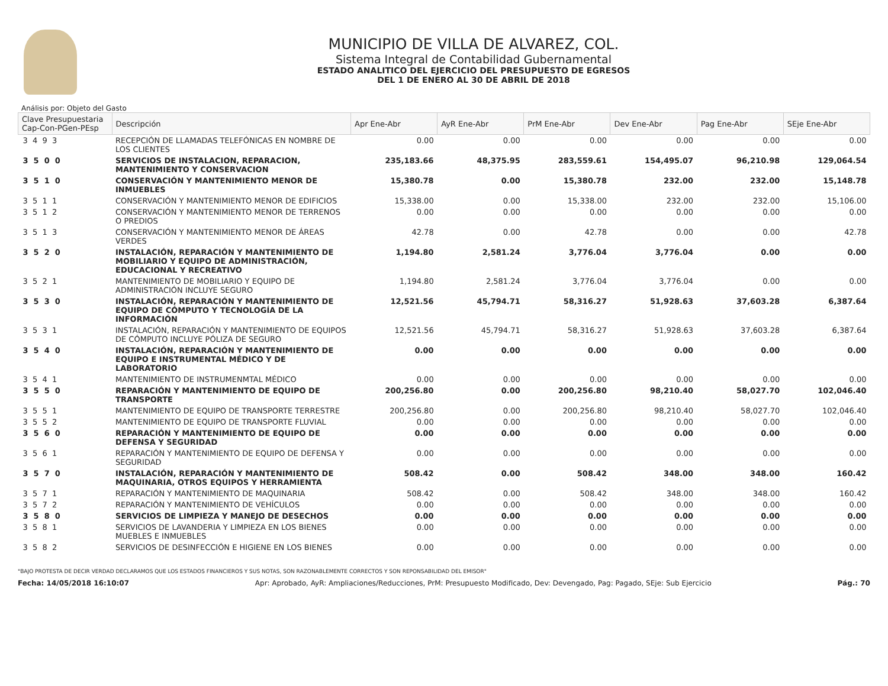MUNICIPIO DE VILLA DE ALVAREZ, COL.
Sistema Integral de Contabilidad Gubernamental
ESTADO ANALITICO DEL EJERCICIO DEL PRESUPUESTO DE EGRESOS
DEL 1 DE ENERO AL 30 DE ABRIL DE 2018
Análisis por: Objeto del Gasto
| Clave Presupuestaria Cap-Con-PGen-PEsp | Descripción | Apr Ene-Abr | AyR Ene-Abr | PrM Ene-Abr | Dev Ene-Abr | Pag Ene-Abr | SEje Ene-Abr |
| --- | --- | --- | --- | --- | --- | --- | --- |
| 3 4 9 3 | RECEPCIÓN DE LLAMADAS TELEFÓNICAS EN NOMBRE DE LOS CLIENTES | 0.00 | 0.00 | 0.00 | 0.00 | 0.00 | 0.00 |
| 3 5 0 0 | SERVICIOS DE INSTALACION, REPARACION, MANTENIMIENTO Y CONSERVACION | 235,183.66 | 48,375.95 | 283,559.61 | 154,495.07 | 96,210.98 | 129,064.54 |
| 3 5 1 0 | CONSERVACIÓN Y MANTENIMIENTO MENOR DE INMUEBLES | 15,380.78 | 0.00 | 15,380.78 | 232.00 | 232.00 | 15,148.78 |
| 3 5 1 1 | CONSERVACIÓN Y MANTENIMIENTO MENOR DE EDIFICIOS | 15,338.00 | 0.00 | 15,338.00 | 232.00 | 232.00 | 15,106.00 |
| 3 5 1 2 | CONSERVACIÓN Y MANTENIMIENTO MENOR DE TERRENOS O PREDIOS | 0.00 | 0.00 | 0.00 | 0.00 | 0.00 | 0.00 |
| 3 5 1 3 | CONSERVACIÓN Y MANTENIMIENTO MENOR DE ÁREAS VERDES | 42.78 | 0.00 | 42.78 | 0.00 | 0.00 | 42.78 |
| 3 5 2 0 | INSTALACIÓN, REPARACIÓN Y MANTENIMIENTO DE MOBILIARIO Y EQUIPO DE ADMINISTRACIÓN, EDUCACIONAL Y RECREATIVO | 1,194.80 | 2,581.24 | 3,776.04 | 3,776.04 | 0.00 | 0.00 |
| 3 5 2 1 | MANTENIMIENTO DE MOBILIARIO Y EQUIPO DE ADMINISTRACIÓN INCLUYE SEGURO | 1,194.80 | 2,581.24 | 3,776.04 | 3,776.04 | 0.00 | 0.00 |
| 3 5 3 0 | INSTALACIÓN, REPARACIÓN Y MANTENIMIENTO DE EQUIPO DE CÓMPUTO Y TECNOLOGÍA DE LA INFORMACIÓN | 12,521.56 | 45,794.71 | 58,316.27 | 51,928.63 | 37,603.28 | 6,387.64 |
| 3 5 3 1 | INSTALACIÓN, REPARACIÓN Y MANTENIMIENTO DE EQUIPOS DE CÓMPUTO INCLUYE PÓLIZA DE SEGURO | 12,521.56 | 45,794.71 | 58,316.27 | 51,928.63 | 37,603.28 | 6,387.64 |
| 3 5 4 0 | INSTALACIÓN, REPARACIÓN Y MANTENIMIENTO DE EQUIPO E INSTRUMENTAL MÉDICO Y DE LABORATORIO | 0.00 | 0.00 | 0.00 | 0.00 | 0.00 | 0.00 |
| 3 5 4 1 | MANTENIMIENTO DE INSTRUMENMTAL MÉDICO | 0.00 | 0.00 | 0.00 | 0.00 | 0.00 | 0.00 |
| 3 5 5 0 | REPARACIÓN Y MANTENIMIENTO DE EQUIPO DE TRANSPORTE | 200,256.80 | 0.00 | 200,256.80 | 98,210.40 | 58,027.70 | 102,046.40 |
| 3 5 5 1 | MANTENIMIENTO DE EQUIPO DE TRANSPORTE TERRESTRE | 200,256.80 | 0.00 | 200,256.80 | 98,210.40 | 58,027.70 | 102,046.40 |
| 3 5 5 2 | MANTENIMIENTO DE EQUIPO DE TRANSPORTE FLUVIAL | 0.00 | 0.00 | 0.00 | 0.00 | 0.00 | 0.00 |
| 3 5 6 0 | REPARACIÓN Y MANTENIMIENTO DE EQUIPO DE DEFENSA Y SEGURIDAD | 0.00 | 0.00 | 0.00 | 0.00 | 0.00 | 0.00 |
| 3 5 6 1 | REPARACIÓN Y MANTENIMIENTO DE EQUIPO DE DEFENSA Y SEGURIDAD | 0.00 | 0.00 | 0.00 | 0.00 | 0.00 | 0.00 |
| 3 5 7 0 | INSTALACIÓN, REPARACIÓN Y MANTENIMIENTO DE MAQUINARIA, OTROS EQUIPOS Y HERRAMIENTA | 508.42 | 0.00 | 508.42 | 348.00 | 348.00 | 160.42 |
| 3 5 7 1 | REPARACIÓN Y MANTENIMIENTO DE MAQUINARIA | 508.42 | 0.00 | 508.42 | 348.00 | 348.00 | 160.42 |
| 3 5 7 2 | REPARACIÓN Y MANTENIMIENTO DE VEHÍCULOS | 0.00 | 0.00 | 0.00 | 0.00 | 0.00 | 0.00 |
| 3 5 8 0 | SERVICIOS DE LIMPIEZA Y MANEJO DE DESECHOS | 0.00 | 0.00 | 0.00 | 0.00 | 0.00 | 0.00 |
| 3 5 8 1 | SERVICIOS DE LAVANDERIA Y LIMPIEZA EN LOS BIENES MUEBLES E INMUEBLES | 0.00 | 0.00 | 0.00 | 0.00 | 0.00 | 0.00 |
| 3 5 8 2 | SERVICIOS DE DESINFECCIÓN E HIGIENE EN LOS BIENES | 0.00 | 0.00 | 0.00 | 0.00 | 0.00 | 0.00 |
"BAJO PROTESTA DE DECIR VERDAD DECLARAMOS QUE LOS ESTADOS FINANCIEROS Y SUS NOTAS, SON RAZONABLEMENTE CORRECTOS Y SON REPONSABILIDAD DEL EMISOR"
Fecha: 14/05/2018 16:10:07 Apr: Aprobado, AyR: Ampliaciones/Reducciones, PrM: Presupuesto Modificado, Dev: Devengado, Pag: Pagado, SEje: Sub Ejercicio Pág.: 70